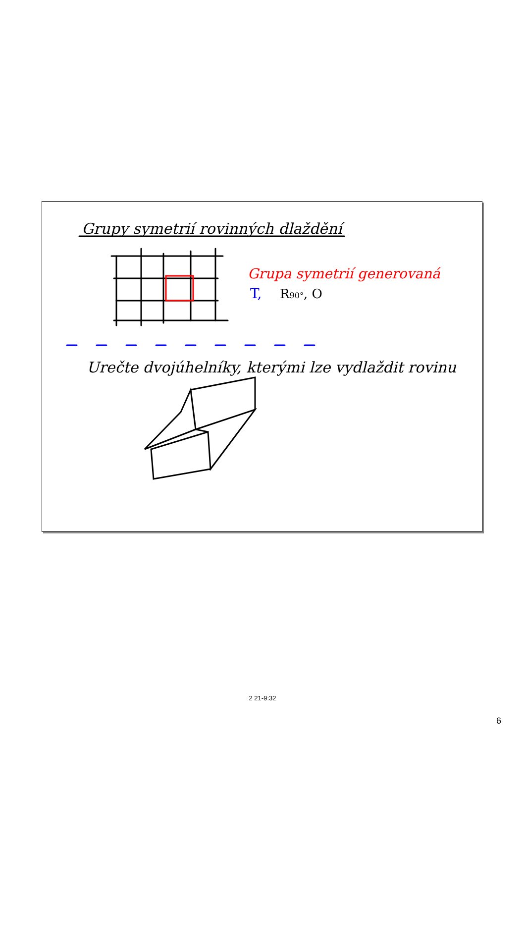Grupy symetrií rovinných dlaždění
Grupa symetrií generovaná
T,
R90°, O
Urečte dvojúhelníky, kterými lze vydlaždit rovinu
2 21-9:32
6